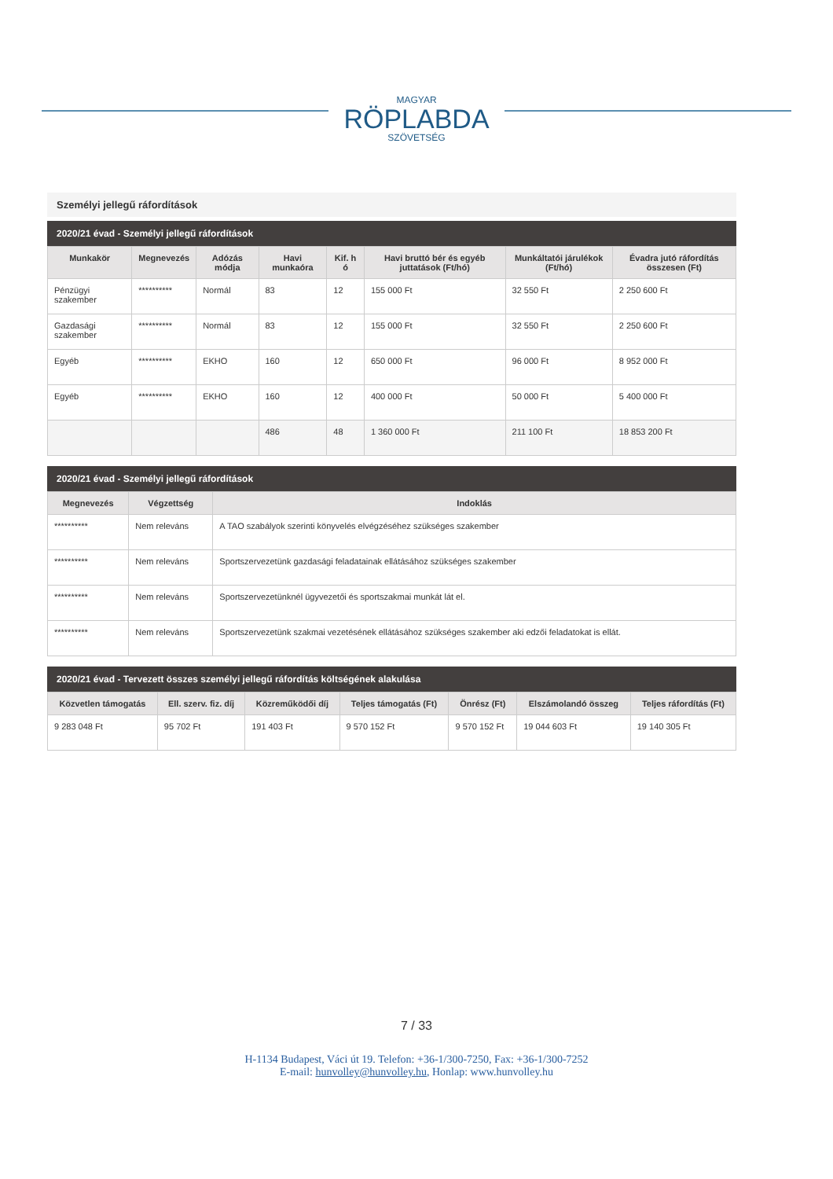MAGYAR
RÖPLABDA
SZÖVETSÉG
Személyi jellegű ráfordítások
2020/21 évad - Személyi jellegű ráfordítások
| Munkakör | Megnevezés | Adózás módja | Havi munkaóra | Kif. h ó | Havi bruttó bér és egyéb juttatások (Ft/hó) | Munkáltatói járulékok (Ft/hó) | Évadra jutó ráfordítás összesen (Ft) |
| --- | --- | --- | --- | --- | --- | --- | --- |
| Pénzügyi szakember | ********** | Normál | 83 | 12 | 155 000 Ft | 32 550 Ft | 2 250 600 Ft |
| Gazdasági szakember | ********** | Normál | 83 | 12 | 155 000 Ft | 32 550 Ft | 2 250 600 Ft |
| Egyéb | ********** | EKHO | 160 | 12 | 650 000 Ft | 96 000 Ft | 8 952 000 Ft |
| Egyéb | ********** | EKHO | 160 | 12 | 400 000 Ft | 50 000 Ft | 5 400 000 Ft |
| | | | 486 | 48 | 1 360 000 Ft | 211 100 Ft | 18 853 200 Ft |
2020/21 évad - Személyi jellegű ráfordítások
| Megnevezés | Végzettség | Indoklás |
| --- | --- | --- |
| ********** | Nem releváns | A TAO szabályok szerinti könyvelés elvégzéséhez szükséges szakember |
| ********** | Nem releváns | Sportszervezetünk gazdasági feladatainak ellátásához szükséges szakember |
| ********** | Nem releváns | Sportszervezetünknél ügyvezetői és sportszakmai munkát lát el. |
| ********** | Nem releváns | Sportszervezetünk szakmai vezetésének ellátásához szükséges szakember aki edzői feladatokat is ellát. |
2020/21 évad - Tervezett összes személyi jellegű ráfordítás költségének alakulása
| Közvetlen támogatás | Ell. szerv. fiz. díj | Közreműködői díj | Teljes támogatás (Ft) | Önrész (Ft) | Elszámolandó összeg | Teljes ráfordítás (Ft) |
| --- | --- | --- | --- | --- | --- | --- |
| 9 283 048 Ft | 95 702 Ft | 191 403 Ft | 9 570 152 Ft | 9 570 152 Ft | 19 044 603 Ft | 19 140 305 Ft |
7 / 33
H-1134 Budapest, Váci út 19. Telefon: +36-1/300-7250, Fax: +36-1/300-7252
E-mail: hunvolley@hunvolley.hu, Honlap: www.hunvolley.hu